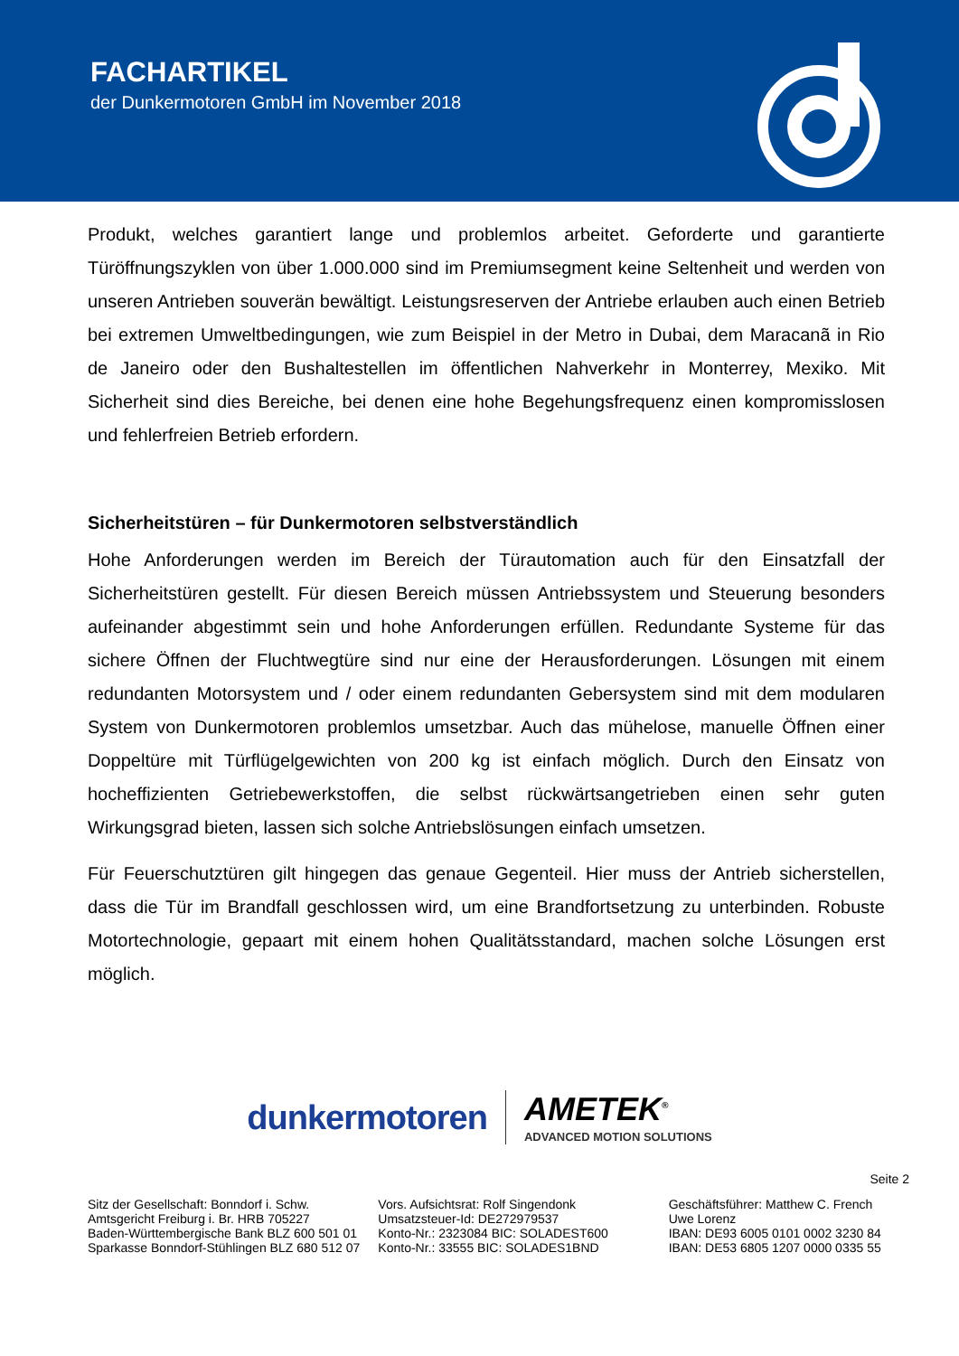FACHARTIKEL
der Dunkermotoren GmbH im November 2018
Produkt, welches garantiert lange und problemlos arbeitet. Geforderte und garantierte Türöffnungszyklen von über 1.000.000 sind im Premiumsegment keine Seltenheit und werden von unseren Antrieben souverän bewältigt. Leistungsreserven der Antriebe erlauben auch einen Betrieb bei extremen Umweltbedingungen, wie zum Beispiel in der Metro in Dubai, dem Maracanã in Rio de Janeiro oder den Bushaltestellen im öffentlichen Nahverkehr in Monterrey, Mexiko. Mit Sicherheit sind dies Bereiche, bei denen eine hohe Begehungsfrequenz einen kompromisslosen und fehlerfreien Betrieb erfordern.
Sicherheitstüren – für Dunkermotoren selbstverständlich
Hohe Anforderungen werden im Bereich der Türautomation auch für den Einsatzfall der Sicherheitstüren gestellt. Für diesen Bereich müssen Antriebssystem und Steuerung besonders aufeinander abgestimmt sein und hohe Anforderungen erfüllen. Redundante Systeme für das sichere Öffnen der Fluchtwegtüre sind nur eine der Herausforderungen. Lösungen mit einem redundanten Motorsystem und / oder einem redundanten Gebersystem sind mit dem modularen System von Dunkermotoren problemlos umsetzbar. Auch das mühelose, manuelle Öffnen einer Doppeltüre mit Türflügelgewichten von 200 kg ist einfach möglich. Durch den Einsatz von hocheffizienten Getriebewerkstoffen, die selbst rückwärtsangetrieben einen sehr guten Wirkungsgrad bieten, lassen sich solche Antriebslösungen einfach umsetzen.
Für Feuerschutztüren gilt hingegen das genaue Gegenteil. Hier muss der Antrieb sicherstellen, dass die Tür im Brandfall geschlossen wird, um eine Brandfortsetzung zu unterbinden. Robuste Motortechnologie, gepaart mit einem hohen Qualitätsstandard, machen solche Lösungen erst möglich.
dunkermotoren
AMETEK<sup>®</sup>
ADVANCED MOTION SOLUTIONS
Seite 2
Sitz der Gesellschaft: Bonndorf i. Schw.
Amtsgericht Freiburg i. Br. HRB 705227
Baden-Württembergische Bank BLZ 600 501 01
Sparkasse Bonndorf-Stühlingen BLZ 680 512 07
Vors. Aufsichtsrat: Rolf Singendonk
Umsatzsteuer-Id: DE272979537
Konto-Nr.: 2323084 BIC: SOLADEST600
Konto-Nr.: 33555 BIC: SOLADES1BND
Geschäftsführer: Matthew C. French
Uwe Lorenz
IBAN: DE93 6005 0101 0002 3230 84
IBAN: DE53 6805 1207 0000 0335 55